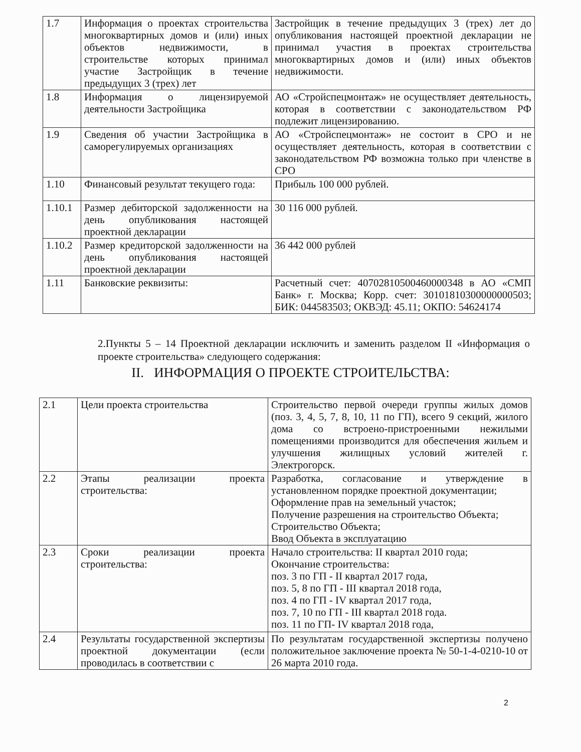| 1.7 | Информация о проектах строительства многоквартирных домов и (или) иных объектов недвижимости, в строительстве которых принимал участие Застройщик в течение предыдущих 3 (трех) лет | Застройщик в течение предыдущих 3 (трех) лет до опубликования настоящей проектной декларации не принимал участия в проектах строительства многоквартирных домов и (или) иных объектов недвижимости. |
| 1.8 | Информация о лицензируемой деятельности Застройщика | АО «Стройспецмонтаж» не осуществляет деятельность, которая в соответствии с законодательством РФ подлежит лицензированию. |
| 1.9 | Сведения об участии Застройщика в саморегулируемых организациях | АО «Стройспецмонтаж» не состоит в СРО и не осуществляет деятельность, которая в соответствии с законодательством РФ возможна только при членстве в СРО |
| 1.10 | Финансовый результат текущего года: | Прибыль 100 000 рублей. |
| 1.10.1 | Размер дебиторской задолженности на день опубликования настоящей проектной декларации | 30 116 000 рублей. |
| 1.10.2 | Размер кредиторской задолженности на день опубликования настоящей проектной декларации | 36 442 000 рублей |
| 1.11 | Банковские реквизиты: | Расчетный счет: 40702810500460000348 в АО «СМП Банк» г. Москва; Корр. счет: 30101810300000000503; БИК: 044583503; ОКВЭД: 45.11; ОКПО: 54624174 |
2.Пункты 5 – 14 Проектной декларации исключить и заменить разделом II «Информация о проекте строительства» следующего содержания:
II. ИНФОРМАЦИЯ О ПРОЕКТЕ СТРОИТЕЛЬСТВА:
| 2.1 | Цели проекта строительства | Строительство первой очереди группы жилых домов (поз. 3, 4, 5, 7, 8, 10, 11 по ГП), всего 9 секций, жилого дома со встроено-пристроенными нежилыми помещениями производится для обеспечения жильем и улучшения жилищных условий жителей г. Электрогорск. |
| 2.2 | Этапы реализации проекта строительства: | Разработка, согласование и утверждение в установленном порядке проектной документации; Оформление прав на земельный участок; Получение разрешения на строительство Объекта; Строительство Объекта; Ввод Объекта в эксплуатацию |
| 2.3 | Сроки реализации проекта строительства: | Начало строительства: II квартал 2010 года; Окончание строительства: поз. 3 по ГП - II квартал 2017 года, поз. 5, 8 по ГП - III квартал 2018 года, поз. 4 по ГП - IV квартал 2017 года, поз. 7, 10 по ГП - III квартал 2018 года. поз. 11 по ГП- IV квартал 2018 года, |
| 2.4 | Результаты государственной экспертизы проектной документации (если проводилась в соответствии с | По результатам государственной экспертизы получено положительное заключение проекта № 50-1-4-0210-10 от 26 марта 2010 года. |
2